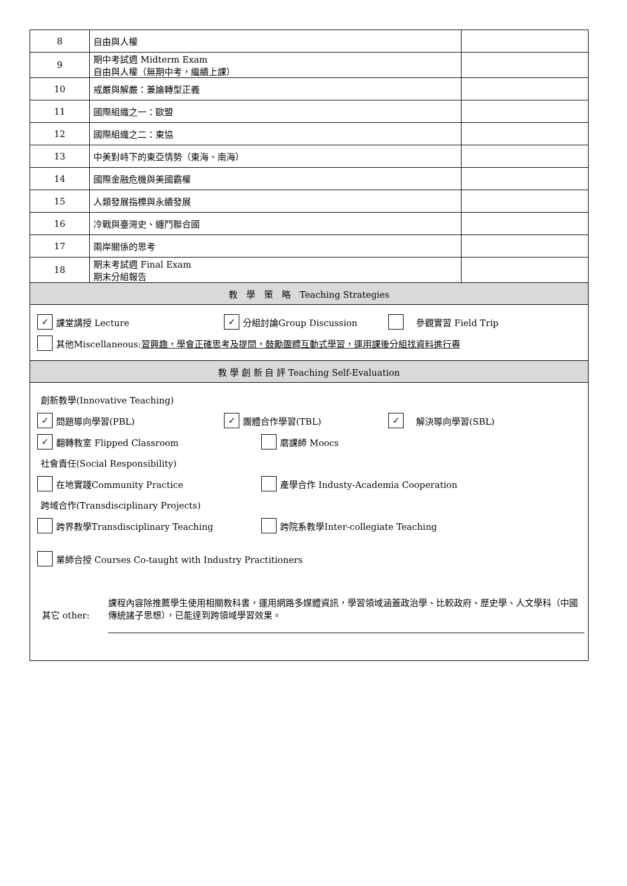| 8 | 自由與人權 | |
| 9 | 期中考試週 Midterm Exam 自由與人權（無期中考，繼續上課） | |
| 10 | 戒嚴與解嚴：兼論轉型正義 | |
| 11 | 國際組織之一：歐盟 | |
| 12 | 國際組織之二：東協 | |
| 13 | 中美對峙下的東亞情勢（東海、南海） | |
| 14 | 國際金融危機與美國霸權 | |
| 15 | 人類發展指標與永續發展 | |
| 16 | 冷戰與臺灣史、纏鬥聯合國 | |
| 17 | 兩岸關係的思考 | |
| 18 | 期末考試週 Final Exam 期末分組報告 | |
| 教 學 策 略 Teaching Strategies | | |
| ✓ 課堂講授 Lecture ✓ 分組討論Group Discussion 參觀實習 Field Trip 其他Miscellaneous: 習興趣，學會正確思考及提問，鼓勵團體互動式學習，運用課後分組找資料進行專 | | |
| 教 學 創 新 自 評 Teaching Self-Evaluation | | |
| 創新教學(Innovative Teaching) ✓ 問題導向學習(PBL) ✓ 團體合作學習(TBL) ✓ 解決導向學習(SBL) ✓ 翻轉教室 Flipped Classroom 磨課師 Moocs 社會責任(Social Responsibility) 在地實踐Community Practice 產學合作 Industy-Academia Cooperation 跨域合作(Transdisciplinary Projects) 跨界教學Transdisciplinary Teaching 跨院系教學Inter-collegiate Teaching 業師合授 Courses Co-taught with Industry Practitioners 其它 other: 課程內容除推薦學生使用相關教科書，運用網路多媒體資訊，學習領域涵蓋政治學、比較政府、歷史學、人文學科（中國傳統諸子思想），已能達到跨領域學習效果。 | | |